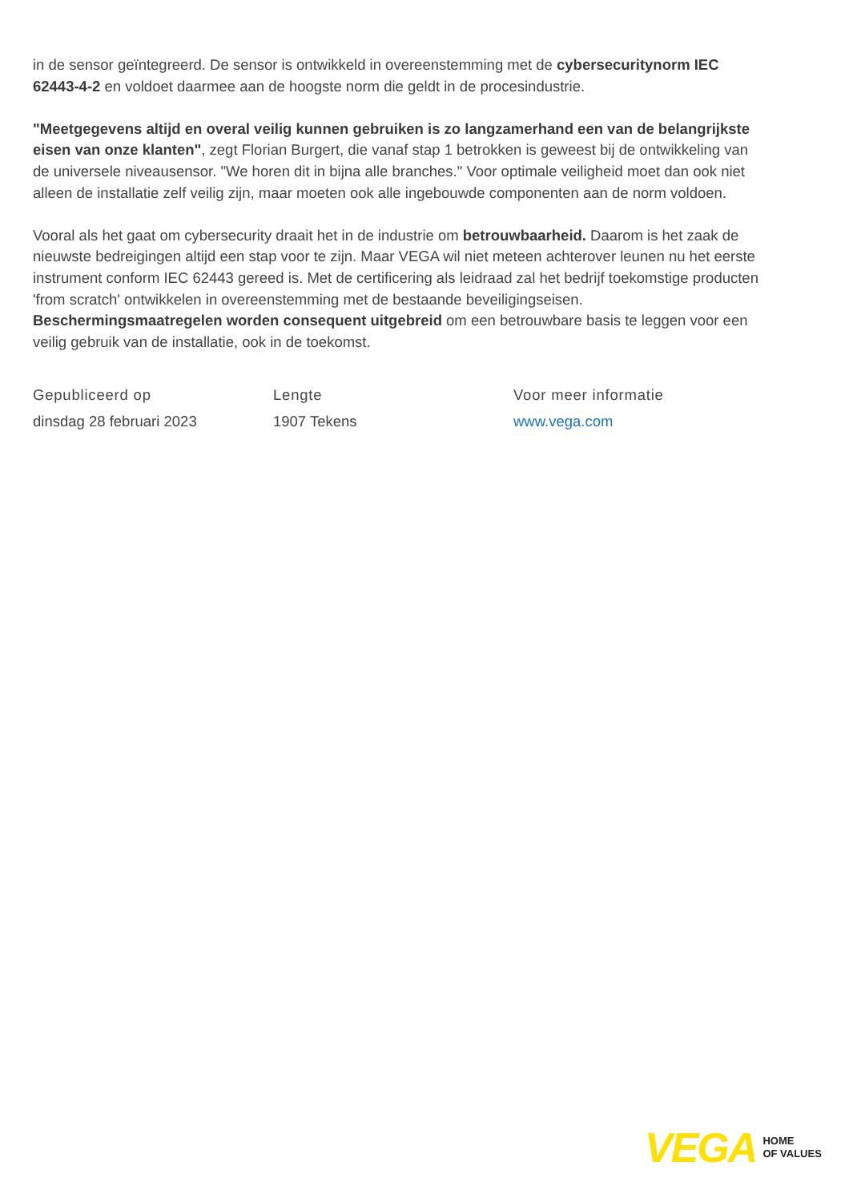in de sensor geïntegreerd. De sensor is ontwikkeld in overeenstemming met de cybersecuritynorm IEC 62443-4-2 en voldoet daarmee aan de hoogste norm die geldt in de procesindustrie.
"Meetgegevens altijd en overal veilig kunnen gebruiken is zo langzamerhand een van de belangrijkste eisen van onze klanten", zegt Florian Burgert, die vanaf stap 1 betrokken is geweest bij de ontwikkeling van de universele niveausensor. "We horen dit in bijna alle branches." Voor optimale veiligheid moet dan ook niet alleen de installatie zelf veilig zijn, maar moeten ook alle ingebouwde componenten aan de norm voldoen.
Vooral als het gaat om cybersecurity draait het in de industrie om betrouwbaarheid. Daarom is het zaak de nieuwste bedreigingen altijd een stap voor te zijn. Maar VEGA wil niet meteen achterover leunen nu het eerste instrument conform IEC 62443 gereed is. Met de certificering als leidraad zal het bedrijf toekomstige producten 'from scratch' ontwikkelen in overeenstemming met de bestaande beveiligingseisen. Beschermingsmaatregelen worden consequent uitgebreid om een betrouwbare basis te leggen voor een veilig gebruik van de installatie, ook in de toekomst.
Gepubliceerd op
dinsdag 28 februari 2023
Lengte
1907 Tekens
Voor meer informatie
www.vega.com
VEGA HOME
OF VALUES